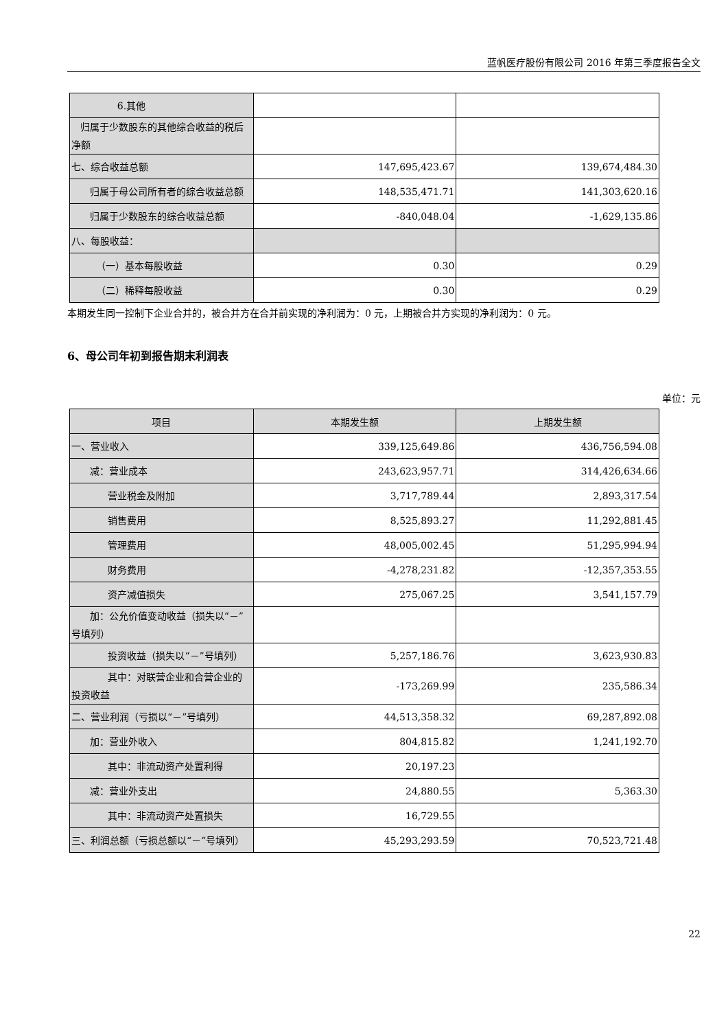蓝帆医疗股份有限公司 2016 年第三季度报告全文
| 6.其他 | | |
| 归属于少数股东的其他综合收益的税后净额 | | |
| 七、综合收益总额 | 147,695,423.67 | 139,674,484.30 |
| 归属于母公司所有者的综合收益总额 | 148,535,471.71 | 141,303,620.16 |
| 归属于少数股东的综合收益总额 | -840,048.04 | -1,629,135.86 |
| 八、每股收益： | | |
| （一）基本每股收益 | 0.30 | 0.29 |
| （二）稀释每股收益 | 0.30 | 0.29 |
本期发生同一控制下企业合并的，被合并方在合并前实现的净利润为：0 元，上期被合并方实现的净利润为：0 元。
6、母公司年初到报告期末利润表
单位：元
| 项目 | 本期发生额 | 上期发生额 |
| --- | --- | --- |
| 一、营业收入 | 339,125,649.86 | 436,756,594.08 |
| 减：营业成本 | 243,623,957.71 | 314,426,634.66 |
| 营业税金及附加 | 3,717,789.44 | 2,893,317.54 |
| 销售费用 | 8,525,893.27 | 11,292,881.45 |
| 管理费用 | 48,005,002.45 | 51,295,994.94 |
| 财务费用 | -4,278,231.82 | -12,357,353.55 |
| 资产减值损失 | 275,067.25 | 3,541,157.79 |
| 加：公允价值变动收益（损失以“－”号填列） | | |
| 投资收益（损失以“－”号填列） | 5,257,186.76 | 3,623,930.83 |
| 其中：对联营企业和合营企业的投资收益 | -173,269.99 | 235,586.34 |
| 二、营业利润（亏损以“－”号填列） | 44,513,358.32 | 69,287,892.08 |
| 加：营业外收入 | 804,815.82 | 1,241,192.70 |
| 其中：非流动资产处置利得 | 20,197.23 | |
| 减：营业外支出 | 24,880.55 | 5,363.30 |
| 其中：非流动资产处置损失 | 16,729.55 | |
| 三、利润总额（亏损总额以“－”号填列） | 45,293,293.59 | 70,523,721.48 |
22